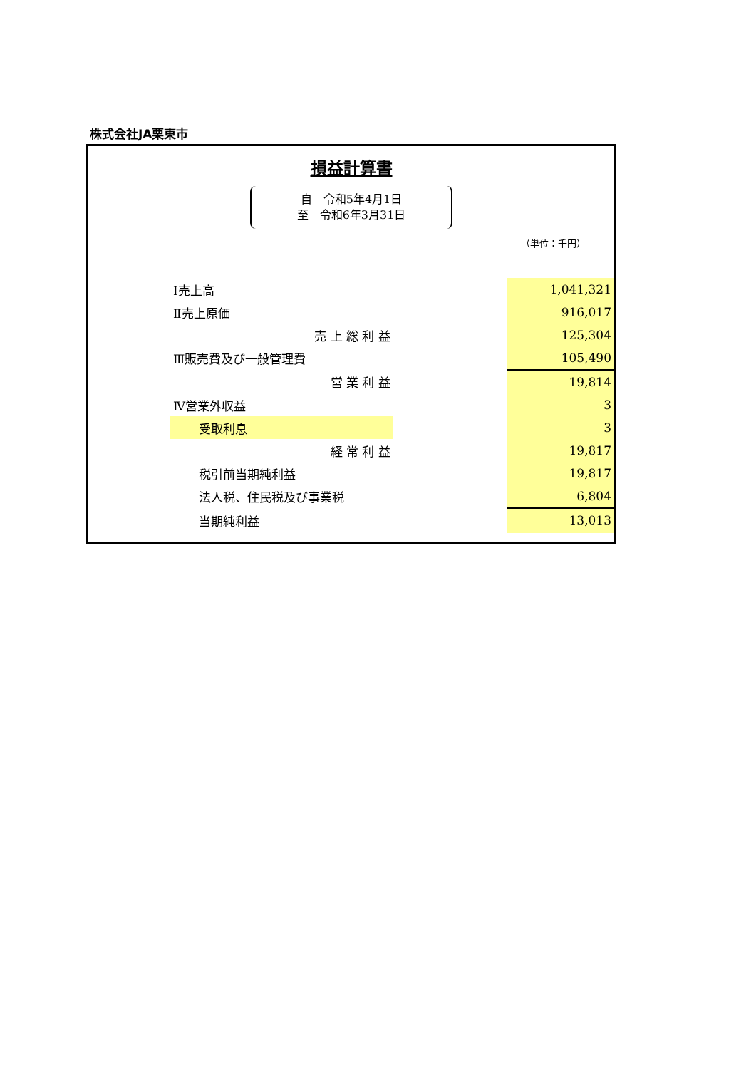株式会社JA栗東市
損益計算書
自　令和5年4月1日
至　令和6年3月31日
（単位：千円）
| Ⅰ売上高 | | 1,041,321 |
| Ⅱ売上原価 | | 916,017 |
| 売 上 総 利 益 | | 125,304 |
| Ⅲ販売費及び一般管理費 | | 105,490 |
| 営 業 利 益 | | 19,814 |
| Ⅳ営業外収益 | | 3 |
| 受取利息 | | 3 |
| 経 常 利 益 | | 19,817 |
| 税引前当期純利益 | | 19,817 |
| 法人税、住民税及び事業税 | | 6,804 |
| 当期純利益 | | 13,013 |